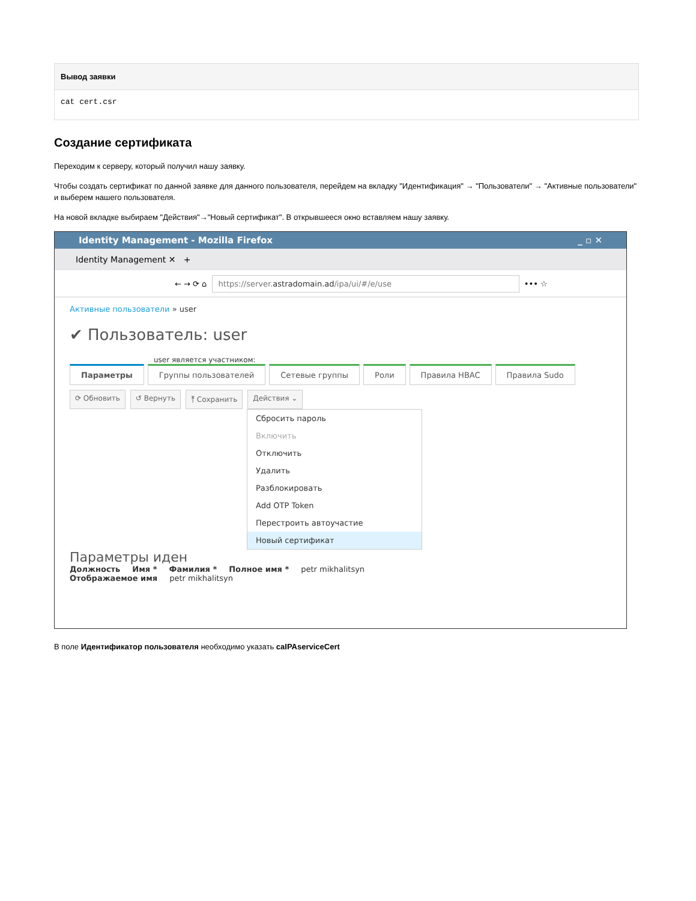Вывод заявки
cat cert.csr
Создание сертификата
Переходим к серверу, который получил нашу заявку.
Чтобы создать сертификат по данной заявке для данного пользователя, перейдем на вкладку "Идентификация" → "Пользователи" → "Активные пользователи" и выберем нашего пользователя.
На новой вкладке выбираем "Действия"→"Новый сертификат". В открывшееся окно вставляем нашу заявку.
Identity Management - Mozilla Firefox _ ▫ ✕
Identity Management ✕ +
← → ⟳ ⌂ https://server.astradomain.ad/ipa/ui/#/e/use ••• ☆
Активные пользователи » user
✔ Пользователь: user
user является участником:
Параметры Группы пользователей Сетевые группы Роли Правила HBAC Правила Sudo
⟳ Обновить ↺ Вернуть ⤒ Сохранить Действия ⌄
Сбросить пароль
Включить
Отключить
Удалить
Разблокировать
Add OTP Token
Перестроить автоучастие
Новый сертификат
Параметры иден
Должность Имя * Фамилия * Полное имя * petr mikhalitsyn
Отображаемое имя petr mikhalitsyn
В поле Идентификатор пользователя необходимо указать caIPAserviceCert